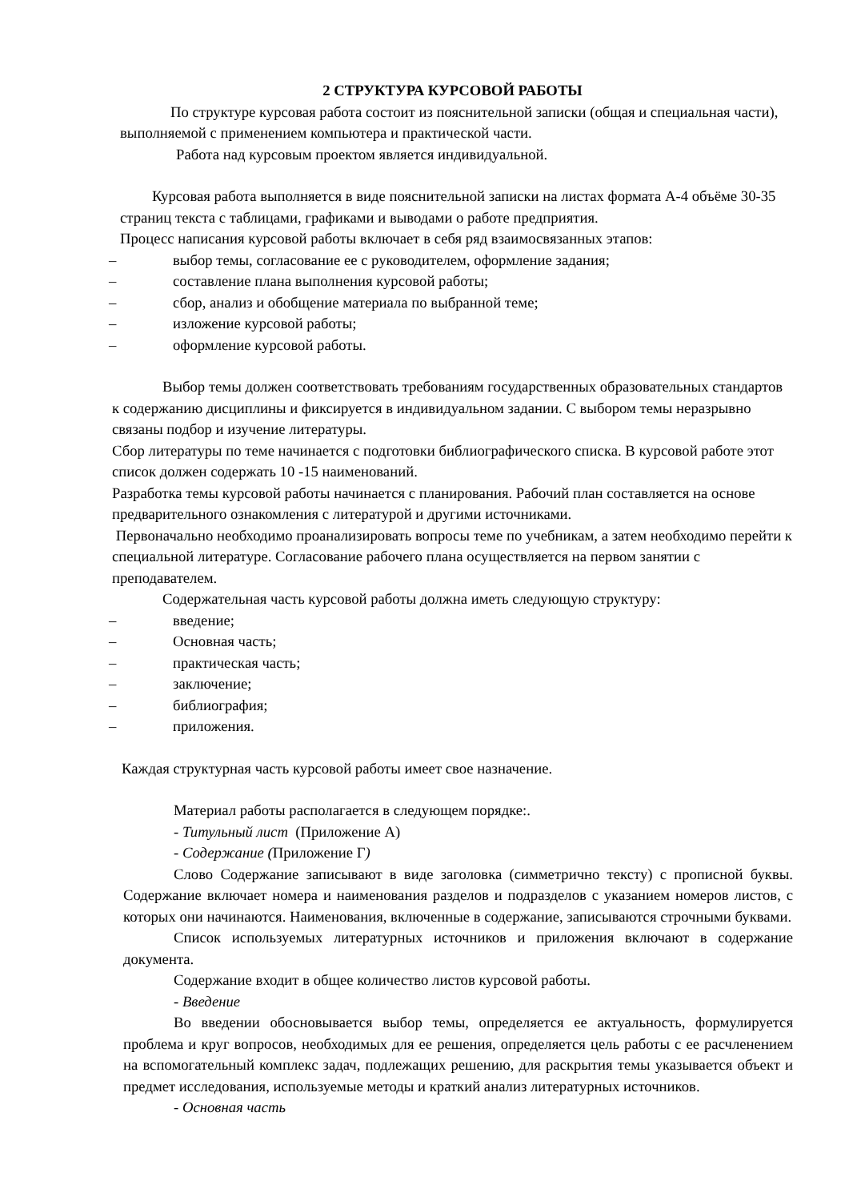2 СТРУКТУРА КУРСОВОЙ РАБОТЫ
По структуре курсовая работа состоит из пояснительной записки (общая и специальная части), выполняемой с применением компьютера и практической части.
Работа над курсовым проектом является индивидуальной.
Курсовая работа выполняется в виде пояснительной записки на листах формата А-4 объёме 30-35 страниц текста с таблицами, графиками и выводами о работе предприятия.
Процесс написания курсовой работы включает в себя ряд взаимосвязанных этапов:
– выбор темы, согласование ее с руководителем, оформление задания;
– составление плана выполнения курсовой работы;
– сбор, анализ и обобщение материала по выбранной теме;
– изложение курсовой работы;
– оформление курсовой работы.
Выбор темы должен соответствовать требованиям государственных образовательных стандартов к содержанию дисциплины и фиксируется в индивидуальном задании. С выбором темы неразрывно связаны подбор и изучение литературы.
Сбор литературы по теме начинается с подготовки библиографического списка. В курсовой работе этот список должен содержать 10 -15 наименований.
Разработка темы курсовой работы начинается с планирования. Рабочий план составляется на основе предварительного ознакомления с литературой и другими источниками.
Первоначально необходимо проанализировать вопросы теме по учебникам, а затем необходимо перейти к специальной литературе. Согласование рабочего плана осуществляется на первом занятии с преподавателем.
Содержательная часть курсовой работы должна иметь следующую структуру:
– введение;
– Основная часть;
– практическая часть;
– заключение;
– библиография;
– приложения.
Каждая структурная часть курсовой работы имеет свое назначение.
Материал работы располагается в следующем порядке:.
- Титульный лист (Приложение А)
- Содержание (Приложение Г)
Слово Содержание записывают в виде заголовка (симметрично тексту) с прописной буквы. Содержание включает номера и наименования разделов и подразделов с указанием номеров листов, с которых они начинаются. Наименования, включенные в содержание, записываются строчными буквами.
Список используемых литературных источников и приложения включают в содержание документа.
Содержание входит в общее количество листов курсовой работы.
- Введение
Во введении обосновывается выбор темы, определяется ее актуальность, формулируется проблема и круг вопросов, необходимых для ее решения, определяется цель работы с ее расчленением на вспомогательный комплекс задач, подлежащих решению, для раскрытия темы указывается объект и предмет исследования, используемые методы и краткий анализ литературных источников.
- Основная часть